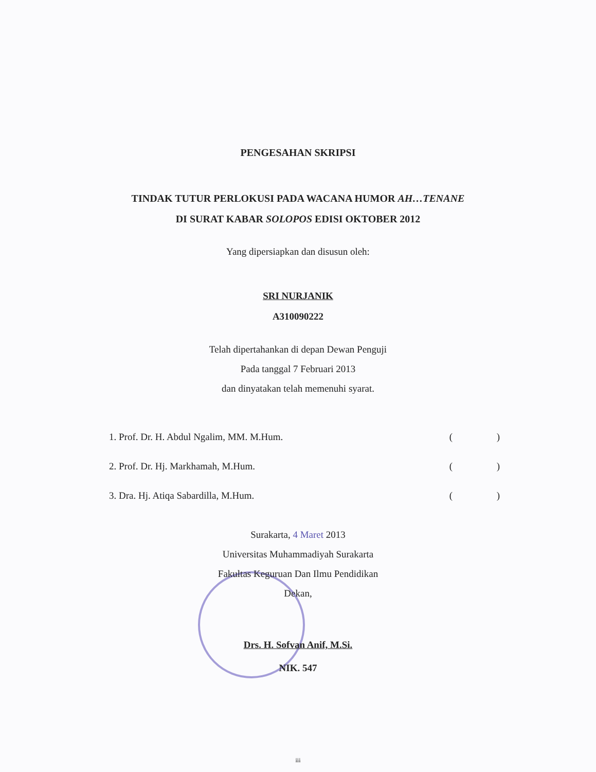PENGESAHAN SKRIPSI
TINDAK TUTUR PERLOKUSI PADA WACANA HUMOR AH…TENANE
DI SURAT KABAR SOLOPOS EDISI OKTOBER 2012
Yang dipersiapkan dan disusun oleh:
SRI NURJANIK
A310090222
Telah dipertahankan di depan Dewan Penguji
Pada tanggal 7 Februari 2013
dan dinyatakan telah memenuhi syarat.
1. Prof. Dr. H. Abdul Ngalim, MM. M.Hum. ( )
2. Prof. Dr. Hj. Markhamah, M.Hum. ( )
3. Dra. Hj. Atiqa Sabardilla, M.Hum. ( )
Surakarta, 4 Maret 2013
Universitas Muhammadiyah Surakarta
Fakultas Keguruan Dan Ilmu Pendidikan
Dekan,
Drs. H. Sofvan Anif, M.Si.
NIK. 547
iii